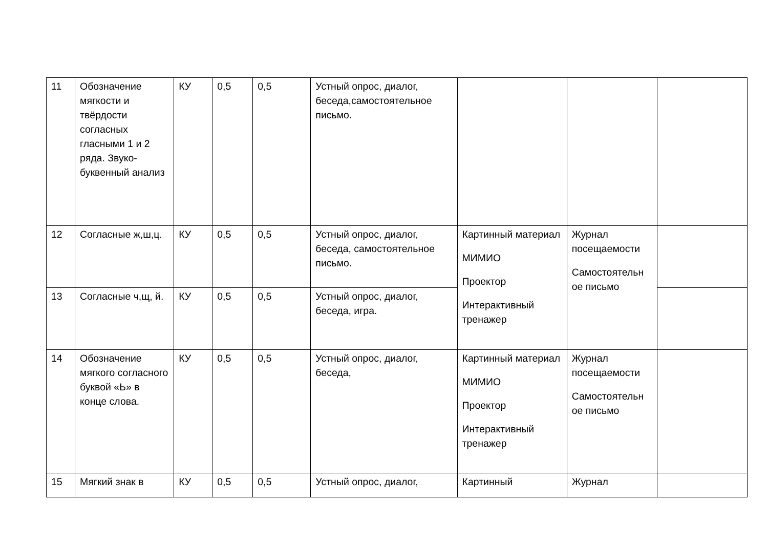| 11 | Обозначение мягкости и твёрдости согласных гласными 1 и 2 ряда. Звуко-буквенный анализ | КУ | 0,5 | 0,5 | Устный опрос, диалог, беседа,самостоятельное письмо. | | | |
| 12 | Согласные ж,ш,ц. | КУ | 0,5 | 0,5 | Устный опрос, диалог, беседа, самостоятельное письмо. | Картинный материал МИМИО Проектор Интерактивный тренажер | Журнал посещаемости Самостоятельн ое письмо | |
| 13 | Согласные ч,щ, й. | КУ | 0,5 | 0,5 | Устный опрос, диалог, беседа, игра. | | | |
| 14 | Обозначение мягкого согласного буквой «Ь» в конце слова. | КУ | 0,5 | 0,5 | Устный опрос, диалог, беседа, | Картинный материал МИМИО Проектор Интерактивный тренажер | Журнал посещаемости Самостоятельн ое письмо | |
| 15 | Мягкий знак в | КУ | 0,5 | 0,5 | Устный опрос, диалог, | Картинный | Журнал | |